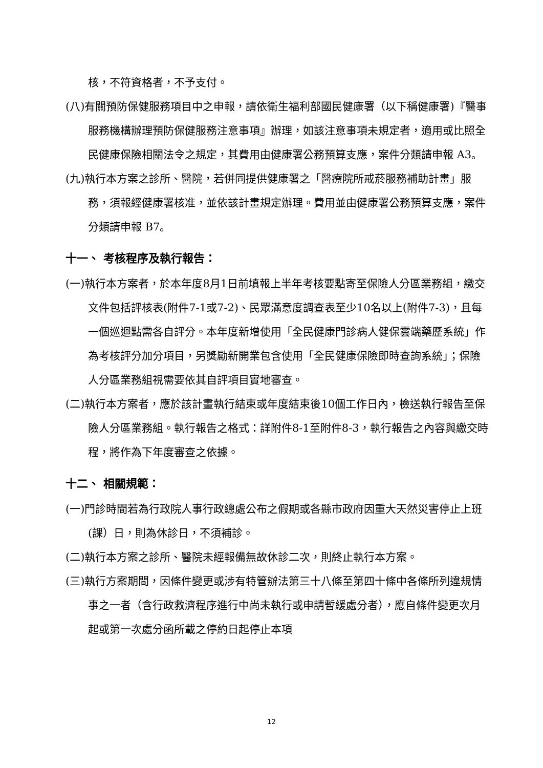核，不符資格者，不予支付。
(八)有關預防保健服務項目中之申報，請依衛生福利部國民健康署（以下稱健康署)『醫事服務機構辦理預防保健服務注意事項』辦理，如該注意事項未規定者，適用或比照全民健康保險相關法令之規定，其費用由健康署公務預算支應，案件分類請申報 A3。
(九)執行本方案之診所、醫院，若併同提供健康署之「醫療院所戒菸服務補助計畫」服務，須報經健康署核准，並依該計畫規定辦理。費用並由健康署公務預算支應，案件分類請申報 B7。
十一、 考核程序及執行報告：
(一)執行本方案者，於本年度8月1日前填報上半年考核要點寄至保險人分區業務組，繳交文件包括評核表(附件7-1或7-2)、民眾滿意度調查表至少10名以上(附件7-3)，且每一個巡迴點需各自評分。本年度新增使用「全民健康門診病人健保雲端藥歷系統」作為考核評分加分項目，另獎勵新開業包含使用「全民健康保險即時查詢系統」；保險人分區業務組視需要依其自評項目實地審查。
(二)執行本方案者，應於該計畫執行結束或年度結束後10個工作日內，檢送執行報告至保險人分區業務組。執行報告之格式：詳附件8-1至附件8-3，執行報告之內容與繳交時程，將作為下年度審查之依據。
十二、 相關規範：
(一)門診時間若為行政院人事行政總處公布之假期或各縣市政府因重大天然災害停止上班(課）日，則為休診日，不須補診。
(二)執行本方案之診所、醫院未經報備無故休診二次，則終止執行本方案。
(三)執行方案期間，因條件變更或涉有特管辦法第三十八條至第四十條中各條所列違規情事之一者（含行政救濟程序進行中尚未執行或申請暫緩處分者），應自條件變更次月起或第一次處分函所載之停約日起停止本項
12